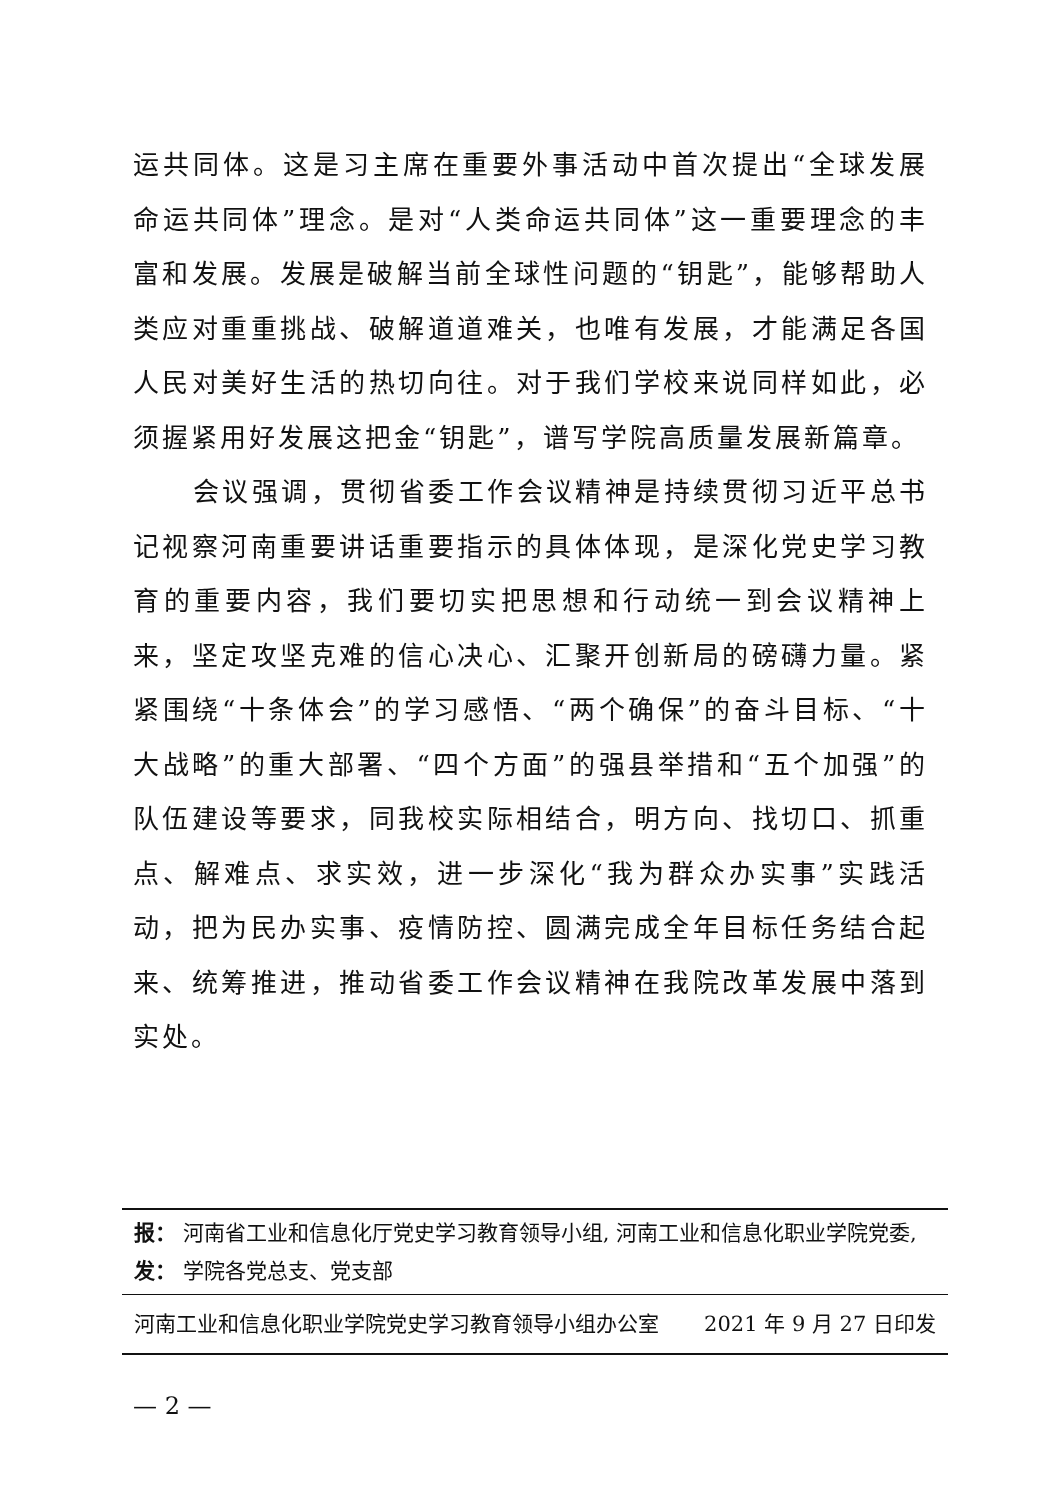运共同体。这是习主席在重要外事活动中首次提出“全球发展命运共同体”理念。是对“人类命运共同体”这一重要理念的丰富和发展。发展是破解当前全球性问题的“钥匙”，能够帮助人类应对重重挑战、破解道道难关，也唯有发展，才能满足各国人民对美好生活的热切向往。对于我们学校来说同样如此，必须握紧用好发展这把金“钥匙”，谱写学院高质量发展新篇章。
会议强调，贯彻省委工作会议精神是持续贯彻习近平总书记视察河南重要讲话重要指示的具体体现，是深化党史学习教育的重要内容，我们要切实把思想和行动统一到会议精神上来，坚定攻坚克难的信心决心、汇聚开创新局的磅礴力量。紧紧围绕“十条体会”的学习感悟、“两个确保”的奋斗目标、“十大战略”的重大部署、“四个方面”的强县举措和“五个加强”的队伍建设等要求，同我校实际相结合，明方向、找切口、抓重点、解难点、求实效，进一步深化“我为群众办实事”实践活动，把为民办实事、疫情防控、圆满完成全年目标任务结合起来、统筹推进，推动省委工作会议精神在我院改革发展中落到实处。
报： 河南省工业和信息化厅党史学习教育领导小组, 河南工业和信息化职业学院党委,
发： 学院各党总支、党支部
河南工业和信息化职业学院党史学习教育领导小组办公室 2021 年 9 月 27 日印发
— 2 —